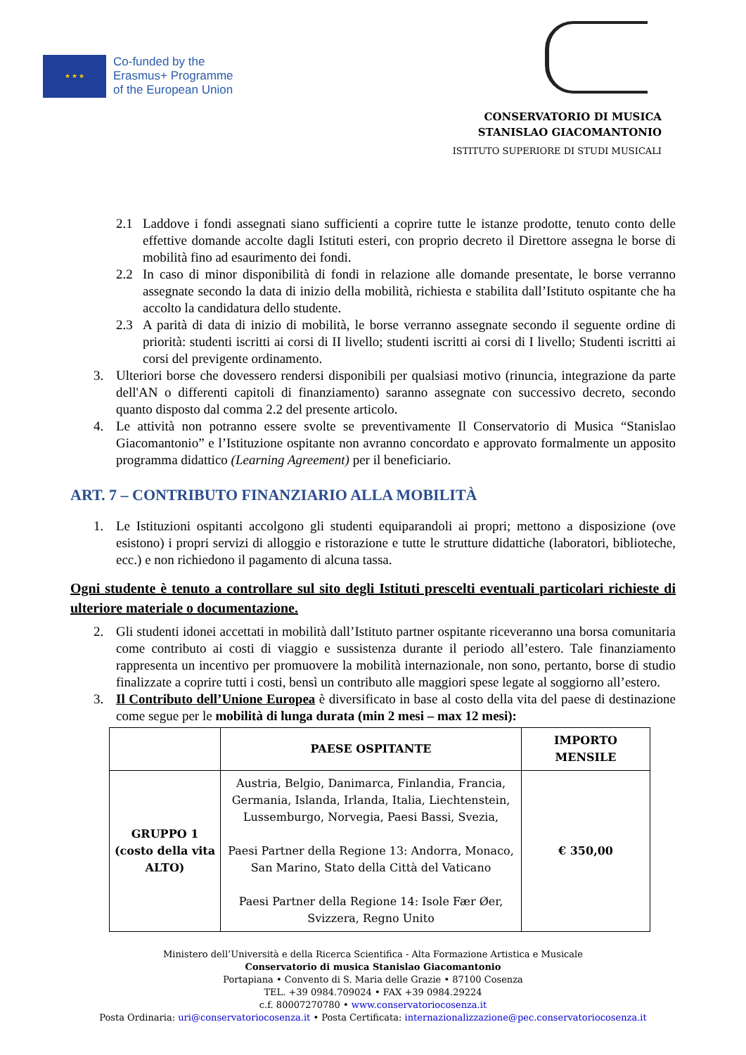★ ★ ★
Co-funded by the
Erasmus+ Programme
of the European Union
CONSERVATORIO DI MUSICA
STANISLAO GIACOMANTONIO
ISTITUTO SUPERIORE DI STUDI MUSICALI
2.1 Laddove i fondi assegnati siano sufficienti a coprire tutte le istanze prodotte, tenuto conto delle effettive domande accolte dagli Istituti esteri, con proprio decreto il Direttore assegna le borse di mobilità fino ad esaurimento dei fondi.
2.2 In caso di minor disponibilità di fondi in relazione alle domande presentate, le borse verranno assegnate secondo la data di inizio della mobilità, richiesta e stabilita dall’Istituto ospitante che ha accolto la candidatura dello studente.
2.3 A parità di data di inizio di mobilità, le borse verranno assegnate secondo il seguente ordine di priorità: studenti iscritti ai corsi di II livello; studenti iscritti ai corsi di I livello; Studenti iscritti ai corsi del previgente ordinamento.
3. Ulteriori borse che dovessero rendersi disponibili per qualsiasi motivo (rinuncia, integrazione da parte dell'AN o differenti capitoli di finanziamento) saranno assegnate con successivo decreto, secondo quanto disposto dal comma 2.2 del presente articolo.
4. Le attività non potranno essere svolte se preventivamente Il Conservatorio di Musica “Stanislao Giacomantonio” e l’Istituzione ospitante non avranno concordato e approvato formalmente un apposito programma didattico (Learning Agreement) per il beneficiario.
ART. 7 – CONTRIBUTO FINANZIARIO ALLA MOBILITÀ
1. Le Istituzioni ospitanti accolgono gli studenti equiparandoli ai propri; mettono a disposizione (ove esistono) i propri servizi di alloggio e ristorazione e tutte le strutture didattiche (laboratori, biblioteche, ecc.) e non richiedono il pagamento di alcuna tassa.
Ogni studente è tenuto a controllare sul sito degli Istituti prescelti eventuali particolari richieste di ulteriore materiale o documentazione.
2. Gli studenti idonei accettati in mobilità dall’Istituto partner ospitante riceveranno una borsa comunitaria come contributo ai costi di viaggio e sussistenza durante il periodo all’estero. Tale finanziamento rappresenta un incentivo per promuovere la mobilità internazionale, non sono, pertanto, borse di studio finalizzate a coprire tutti i costi, bensì un contributo alle maggiori spese legate al soggiorno all’estero.
3. Il Contributo dell’Unione Europea è diversificato in base al costo della vita del paese di destinazione come segue per le mobilità di lunga durata (min 2 mesi – max 12 mesi):
| | PAESE OSPITANTE | IMPORTO MENSILE |
| --- | --- | --- |
| GRUPPO 1 (costo della vita ALTO) | Austria, Belgio, Danimarca, Finlandia, Francia, Germania, Islanda, Irlanda, Italia, Liechtenstein, Lussemburgo, Norvegia, Paesi Bassi, Svezia, Paesi Partner della Regione 13: Andorra, Monaco, San Marino, Stato della Città del Vaticano Paesi Partner della Regione 14: Isole Fær Øer, Svizzera, Regno Unito | € 350,00 |
Ministero dell’Università e della Ricerca Scientifica - Alta Formazione Artistica e Musicale
Conservatorio di musica Stanislao Giacomantonio
Portapiana • Convento di S. Maria delle Grazie • 87100 Cosenza
TEL. +39 0984.709024 • FAX +39 0984.29224
c.f. 80007270780 • www.conservatoriocosenza.it
Posta Ordinaria: uri@conservatoriocosenza.it • Posta Certificata: internazionalizzazione@pec.conservatoriocosenza.it